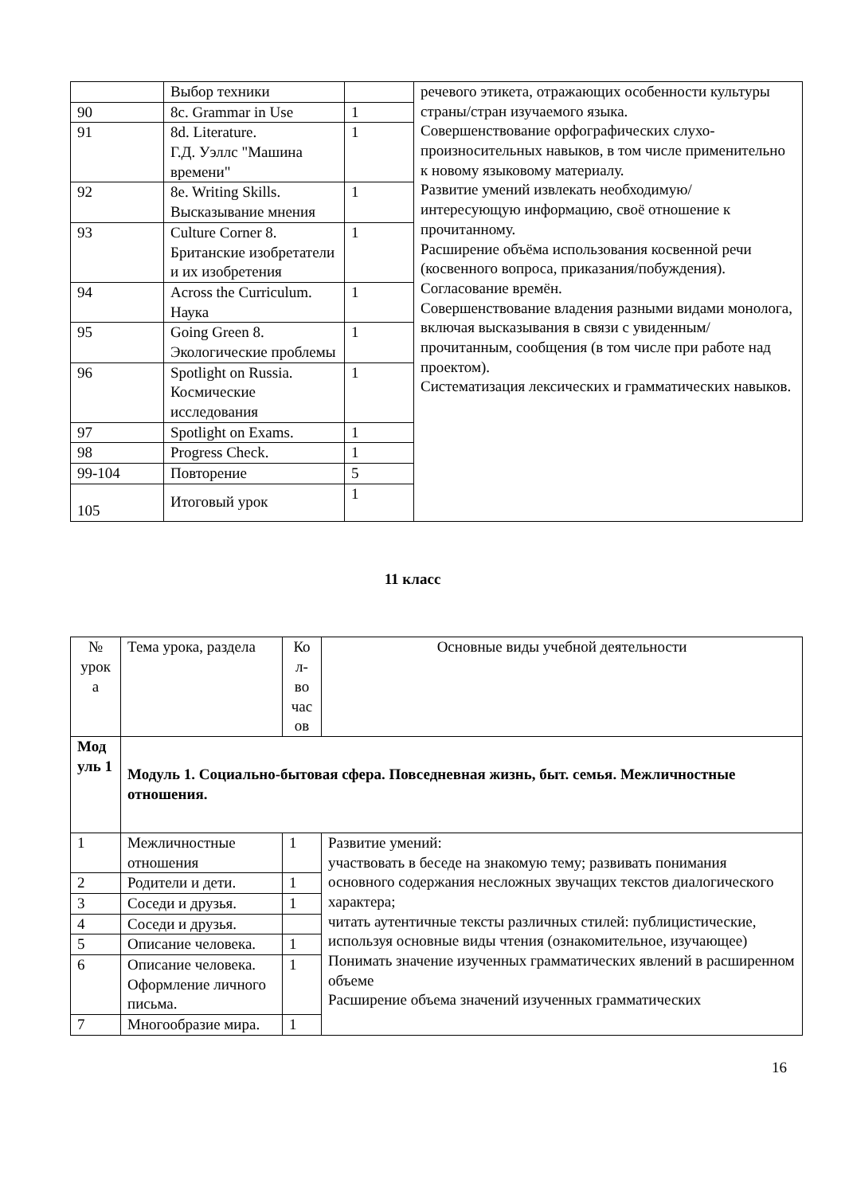| | Выбор техники | | речевого этикета, отражающих особенности культуры страны/стран изучаемого языка. Совершенствование орфографических слухо-произносительных навыков, в том числе применительно к новому языковому материалу. Развитие умений извлекать необходимую/ интересующую информацию, своё отношение к прочитанному. Расширение объёма использования косвенной речи (косвенного вопроса, приказания/побуждения). Согласование времён. Совершенствование владения разными видами монолога, включая высказывания в связи с увиденным/прочитанным, сообщения (в том числе при работе над проектом). Систематизация лексических и грамматических навыков. |
| 90 | 8c. Grammar in Use | 1 | |
| 91 | 8d. Literature. Г.Д. Уэллс "Машина времени" | 1 | |
| 92 | 8e. Writing Skills. Высказывание мнения | 1 | |
| 93 | Culture Corner 8. Британские изобретатели и их изобретения | 1 | |
| 94 | Across the Curriculum. Наука | 1 | |
| 95 | Going Green 8. Экологические проблемы | 1 | |
| 96 | Spotlight on Russia. Космические исследования | 1 | |
| 97 | Spotlight on Exams. | 1 | |
| 98 | Progress Check. | 1 | |
| 99-104 | Повторение | 5 | |
| 105 | Итоговый урок | 1 | |
11 класс
| № урок а | Тема урока, раздела | Ко л-во час ов | Основные виды учебной деятельности |
| --- | --- | --- | --- |
| Мод уль 1 | Модуль 1. Социально-бытовая сфера. Повседневная жизнь, быт. семья. Межличностные отношения. | | |
| 1 | Межличностные отношения | 1 | Развитие умений: участвовать в беседе на знакомую тему; развивать понимания основного содержания несложных звучащих текстов диалогического характера; читать аутентичные тексты различных стилей: публицистические, используя основные виды чтения (ознакомительное, изучающее) Понимать значение изученных грамматических явлений в расширенном объеме Расширение объема значений изученных грамматических |
| 2 | Родители и дети. | 1 | |
| 3 | Соседи и друзья. | 1 | |
| 4 | Соседи и друзья. | | |
| 5 | Описание человека. | 1 | |
| 6 | Описание человека. Оформление личного письма. | 1 | |
| 7 | Многообразие мира. | 1 | |
16